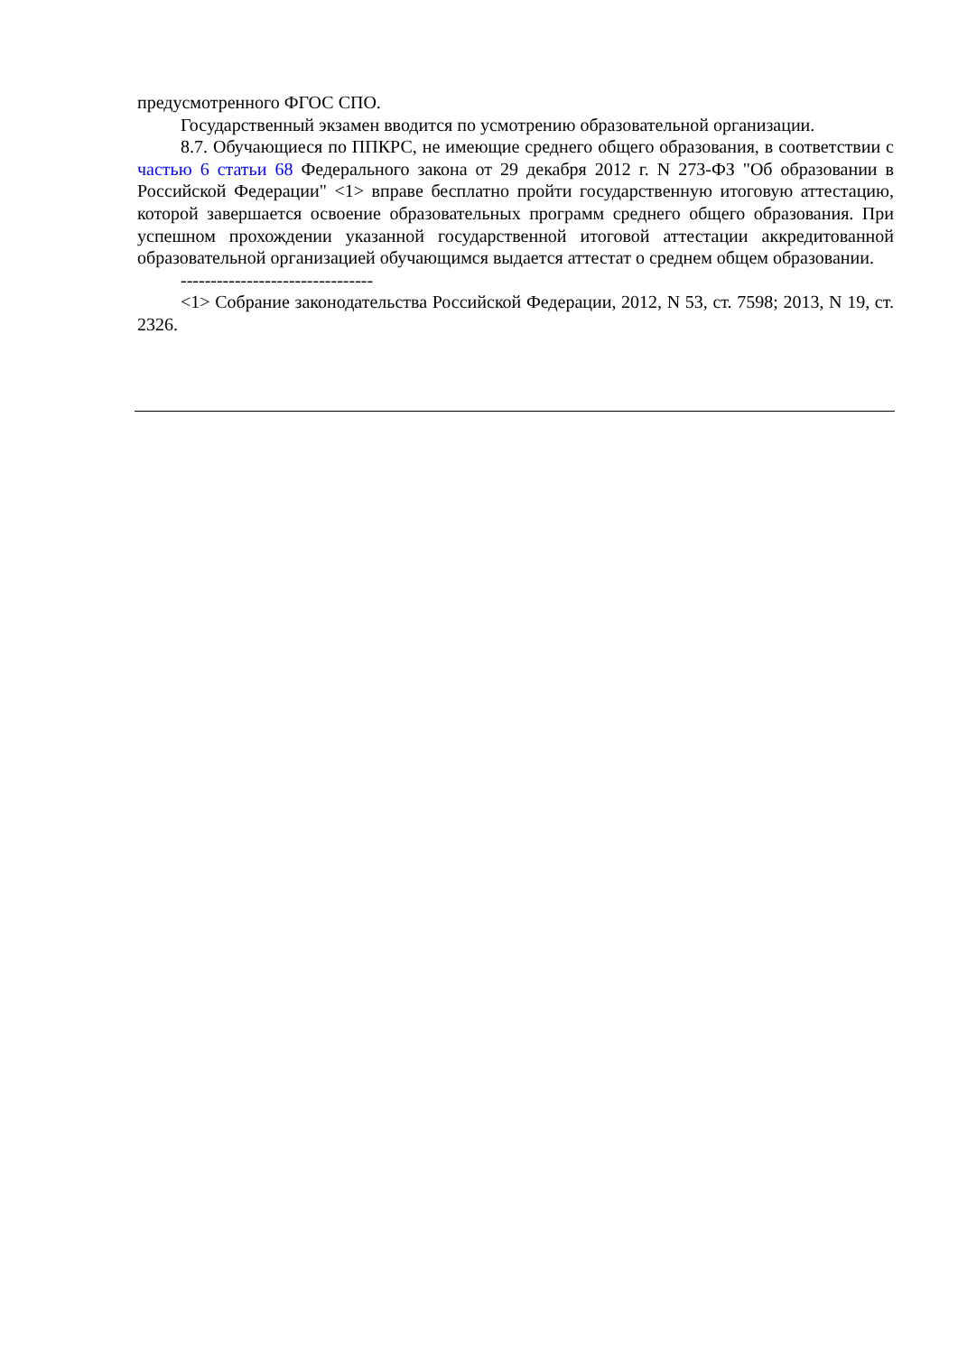предусмотренного ФГОС СПО.
Государственный экзамен вводится по усмотрению образовательной организации.
8.7. Обучающиеся по ППКРС, не имеющие среднего общего образования, в соответствии с частью 6 статьи 68 Федерального закона от 29 декабря 2012 г. N 273-ФЗ "Об образовании в Российской Федерации" <1> вправе бесплатно пройти государственную итоговую аттестацию, которой завершается освоение образовательных программ среднего общего образования. При успешном прохождении указанной государственной итоговой аттестации аккредитованной образовательной организацией обучающимся выдается аттестат о среднем общем образовании.
--------------------------------
<1> Собрание законодательства Российской Федерации, 2012, N 53, ст. 7598; 2013, N 19, ст. 2326.